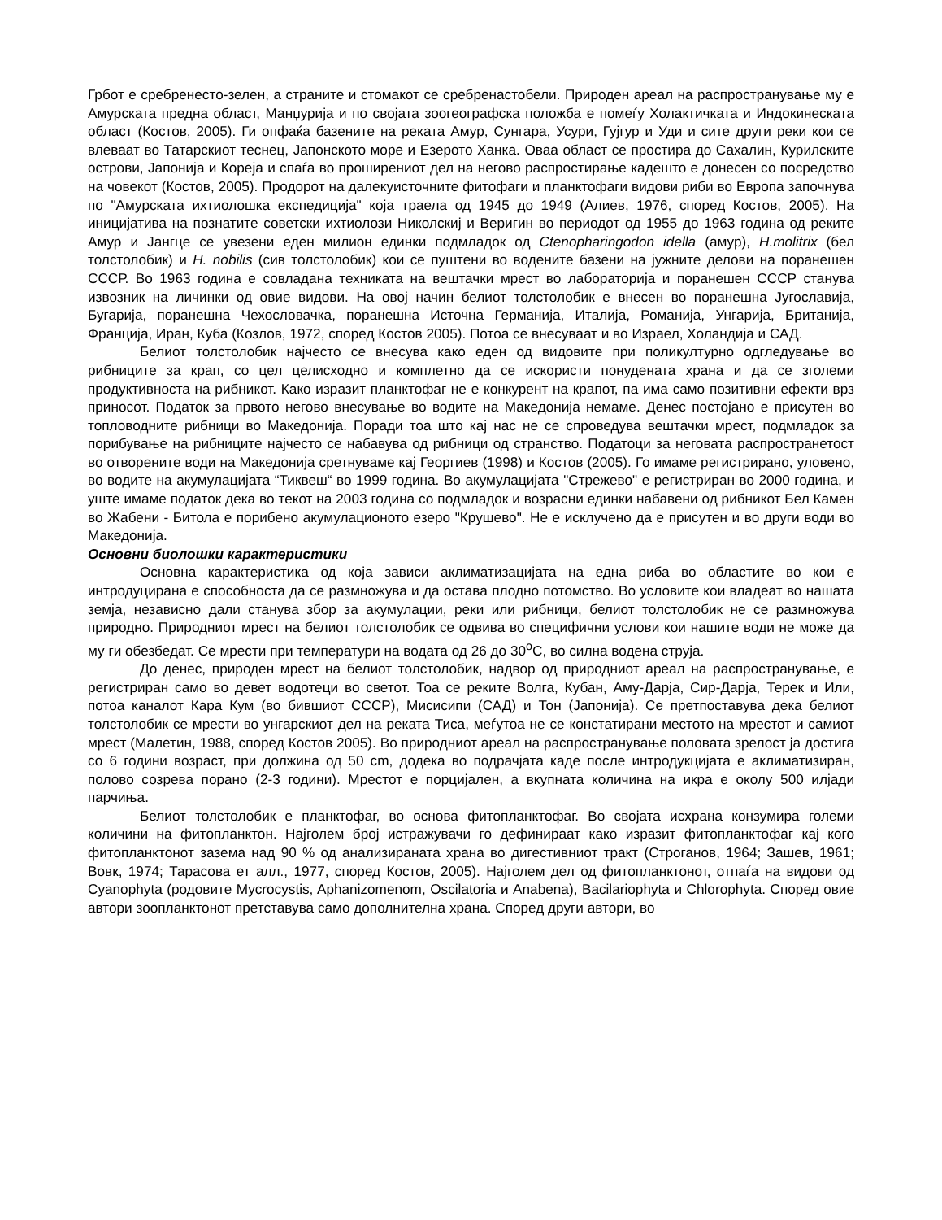Грбот е сребренесто-зелен, а страните и стомакот се сребренастобели. Природен ареал на распространување му е Амурската предна област, Манџурија и по својата зоогеографска положба е помеѓу Холактичката и Индокинеската област (Костов, 2005). Ги опфаќа базените на реката Амур, Сунгара, Усури, Гујгур и Уди и сите други реки кои се влеваат во Татарскиот теснец, Јапонското море и Езерото Ханка. Оваа област се простира до Сахалин, Курилските острови, Јапонија и Кореја и спаѓа во проширениот дел на негово распростирање кадешто е донесен со посредство на човекот (Костов, 2005). Продорот на далекуисточните фитофаги и планктофаги видови риби во Европа започнува по "Амурската ихтиолошка експедиција" која траела од 1945 до 1949 (Алиев, 1976, според Костов, 2005). На иницијатива на познатите советски ихтиолози Николскиј и Веригин во периодот од 1955 до 1963 година од реките Амур и Јангце се увезени еден милион единки подмладок од Ctenopharingodon idella (амур), H.molitrix (бел толстолобик) и H. nobilis (сив толстолобик) кои се пуштени во водените базени на јужните делови на поранешен СССР. Во 1963 година е совладана техниката на вештачки мрест во лабораторија и поранешен СССР станува извозник на личинки од овие видови. На овој начин белиот толстолобик е внесен во поранешна Југославија, Бугарија, поранешна Чехословачка, поранешна Источна Германија, Италија, Романија, Унгарија, Британија, Франција, Иран, Куба (Козлов, 1972, според Костов 2005). Потоа се внесуваат и во Израел, Холандија и САД.
Белиот толстолобик најчесто се внесува како еден од видовите при поликултурно одгледување во рибниците за крап, со цел целисходно и комплетно да се искористи понудената храна и да се зголеми продуктивноста на рибникот. Како изразит планктофаг не е конкурент на крапот, па има само позитивни ефекти врз приносот. Податок за првото негово внесување во водите на Македонија немаме. Денес постојано е присутен во топловодните рибници во Македонија. Поради тоа што кај нас не се спроведува вештачки мрест, подмладок за порибување на рибниците најчесто се набавува од рибници од странство. Податоци за неговата распространетост во отворените води на Македонија сретнуваме кај Георгиев (1998) и Костов (2005). Го имаме регистрирано, уловено, во водите на акумулацијата “Тиквеш“ во 1999 година. Во акумулацијата "Стрежево" е регистриран во 2000 година, и уште имаме податок дека во текот на 2003 година со подмладок и возрасни единки набавени од рибникот Бел Камен во Жабени - Битола е порибено акумулационото езеро "Крушево". Не е исклучено да е присутен и во други води во Македонија.
Основни биолошки карактеристики
Основна карактеристика од која зависи аклиматизацијата на една риба во областите во кои е интродуцирана е способноста да се размножува и да остава плодно потомство. Во условите кои владеат во нашата земја, независно дали станува збор за акумулации, реки или рибници, белиот толстолобик не се размножува природно. Природниот мрест на белиот толстолобик се одвива во специфични услови кои нашите води не може да му ги обезбедат. Се мрести при температури на водата од 26 до 30<sup>o</sup>C, во силна водена струја.
До денес, природен мрест на белиот толстолобик, надвор од природниот ареал на распространување, е регистриран само во девет водотеци во светот. Тоа се реките Волга, Кубан, Аму-Дарја, Сир-Дарја, Терек и Или, потоа каналот Кара Кум (во бившиот СССР), Мисисипи (САД) и Тон (Јапонија). Се претпоставува дека белиот толстолобик се мрести во унгарскиот дел на реката Тиса, меѓутоа не се констатирани местото на мрестот и самиот мрест (Малетин, 1988, според Костов 2005). Во природниот ареал на распространување половата зрелост ја достига со 6 години возраст, при должина од 50 cm, додека во подрачјата каде после интродукцијата е аклиматизиран, полово созрева порано (2-3 години). Мрестот е порцијален, а вкупната количина на икра е околу 500 илјади парчиња.
Белиот толстолобик е планктофаг, во основа фитопланктофаг. Во својата исхрана конзумира големи количини на фитопланктон. Најголем број истражувачи го дефинираат како изразит фитопланктофаг кај кого фитопланктонот зазема над 90 % од анализираната храна во дигестивниот тракт (Строганов, 1964; Зашев, 1961; Вовк, 1974; Тарасова ет алл., 1977, според Костов, 2005). Најголем дел од фитопланктонот, отпаѓа на видови од Cyanophyta (родовите Mycrocystis, Aphanizomenom, Oscilatoria и Anabena), Bacilariophyta и Chlorophyta. Според овие автори зоопланктонот претставува само дополнителна храна. Според други автори, во